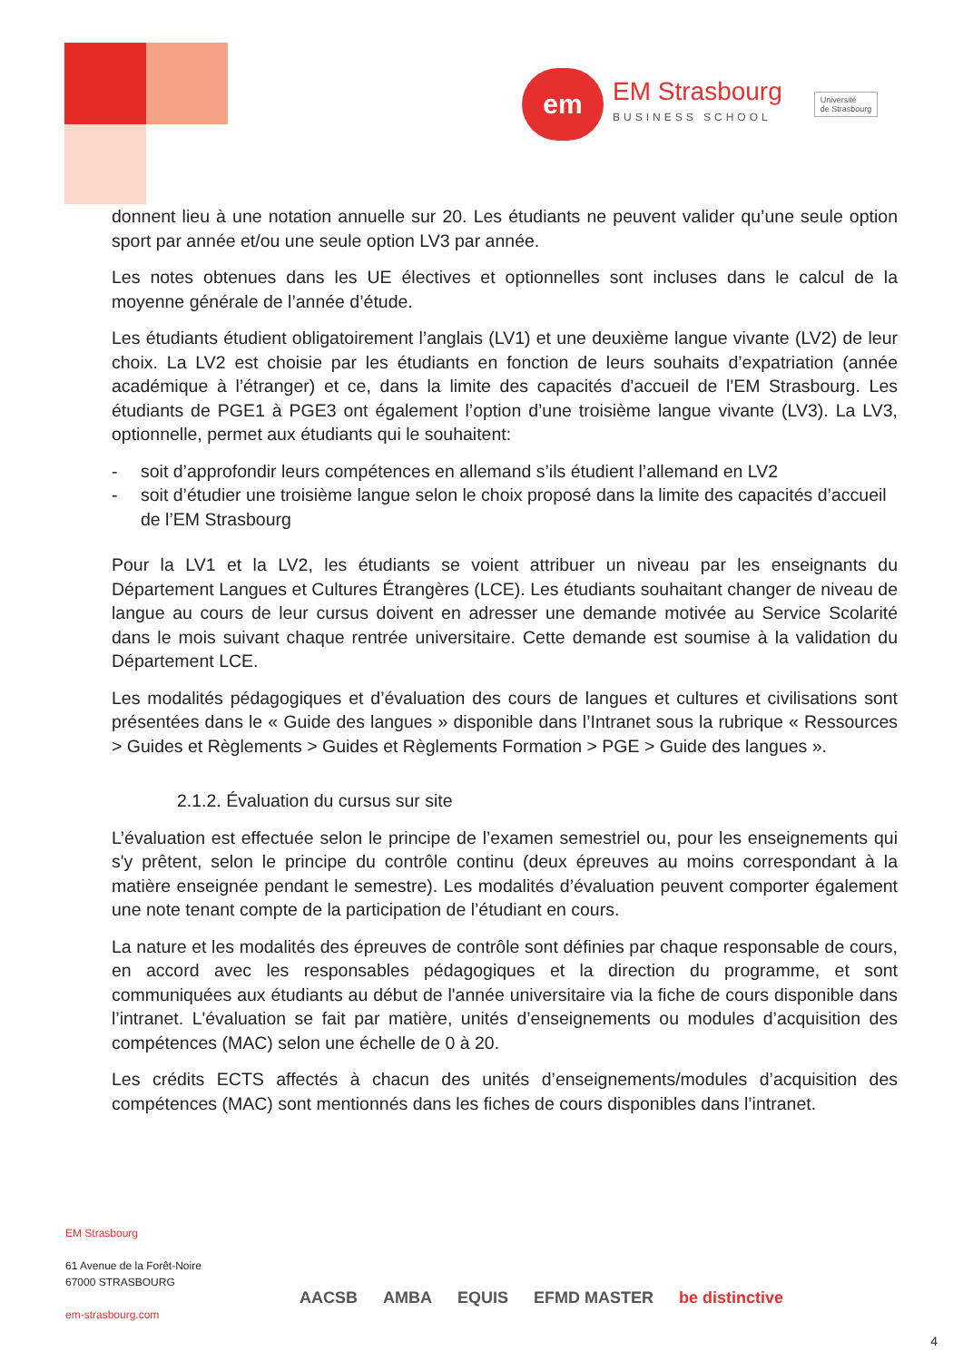em
EM Strasbourg
BUSINESS SCHOOL
Université
de Strasbourg
donnent lieu à une notation annuelle sur 20. Les étudiants ne peuvent valider qu’une seule option sport par année et/ou une seule option LV3 par année.
Les notes obtenues dans les UE électives et optionnelles sont incluses dans le calcul de la moyenne générale de l’année d’étude.
Les étudiants étudient obligatoirement l’anglais (LV1) et une deuxième langue vivante (LV2) de leur choix. La LV2 est choisie par les étudiants en fonction de leurs souhaits d’expatriation (année académique à l’étranger) et ce, dans la limite des capacités d'accueil de l'EM Strasbourg. Les étudiants de PGE1 à PGE3 ont également l’option d’une troisième langue vivante (LV3). La LV3, optionnelle, permet aux étudiants qui le souhaitent:
- soit d’approfondir leurs compétences en allemand s’ils étudient l’allemand en LV2
- soit d’étudier une troisième langue selon le choix proposé dans la limite des capacités d’accueil de l’EM Strasbourg
Pour la LV1 et la LV2, les étudiants se voient attribuer un niveau par les enseignants du Département Langues et Cultures Étrangères (LCE). Les étudiants souhaitant changer de niveau de langue au cours de leur cursus doivent en adresser une demande motivée au Service Scolarité dans le mois suivant chaque rentrée universitaire. Cette demande est soumise à la validation du Département LCE.
Les modalités pédagogiques et d’évaluation des cours de langues et cultures et civilisations sont présentées dans le « Guide des langues » disponible dans l’Intranet sous la rubrique « Ressources > Guides et Règlements > Guides et Règlements Formation > PGE > Guide des langues ».
2.1.2. Évaluation du cursus sur site
L’évaluation est effectuée selon le principe de l’examen semestriel ou, pour les enseignements qui s'y prêtent, selon le principe du contrôle continu (deux épreuves au moins correspondant à la matière enseignée pendant le semestre). Les modalités d’évaluation peuvent comporter également une note tenant compte de la participation de l’étudiant en cours.
La nature et les modalités des épreuves de contrôle sont définies par chaque responsable de cours, en accord avec les responsables pédagogiques et la direction du programme, et sont communiquées aux étudiants au début de l'année universitaire via la fiche de cours disponible dans l’intranet. L'évaluation se fait par matière, unités d’enseignements ou modules d’acquisition des compétences (MAC) selon une échelle de 0 à 20.
Les crédits ECTS affectés à chacun des unités d’enseignements/modules d’acquisition des compétences (MAC) sont mentionnés dans les fiches de cours disponibles dans l’intranet.
EM Strasbourg
61 Avenue de la Forêt-Noire
67000 STRASBOURG
em-strasbourg.com
AACSB AMBA EQUIS EFMD MASTER be distinctive
4